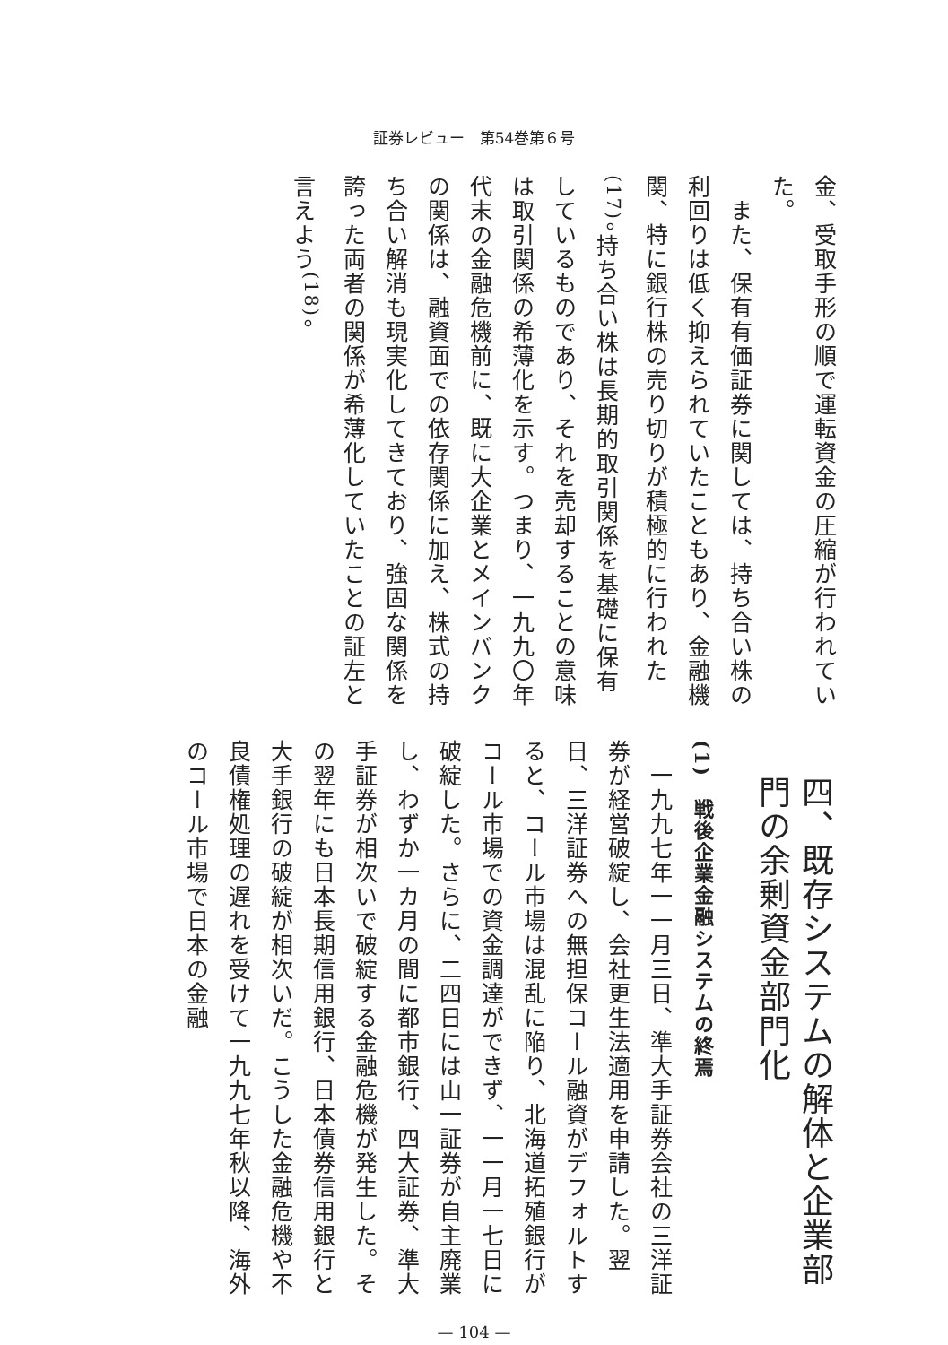証券レビュー　第54巻第６号
金、受取手形の順で運転資金の圧縮が行われていた。
　また、保有有価証券に関しては、持ち合い株の利回りは低く抑えられていたこともあり、金融機関、特に銀行株の売り切りが積極的に行われた<sup>(17)</sup>。持ち合い株は長期的取引関係を基礎に保有しているものであり、それを売却することの意味は取引関係の希薄化を示す。つまり、一九九〇年代末の金融危機前に、既に大企業とメインバンクの関係は、融資面での依存関係に加え、株式の持ち合い解消も現実化してきており、強固な関係を誇った両者の関係が希薄化していたことの証左と言えよう<sup>(18)</sup>。
四、既存システムの解体と企業部門の余剰資金部門化
(1)　戦後企業金融システムの終焉
　一九九七年一一月三日、準大手証券会社の三洋証券が経営破綻し、会社更生法適用を申請した。翌日、三洋証券への無担保コール融資がデフォルトすると、コール市場は混乱に陥り、北海道拓殖銀行がコール市場での資金調達ができず、一一月一七日に破綻した。さらに、二四日には山一証券が自主廃業し、わずか一カ月の間に都市銀行、四大証券、準大手証券が相次いで破綻する金融危機が発生した。その翌年にも日本長期信用銀行、日本債券信用銀行と大手銀行の破綻が相次いだ。こうした金融危機や不良債権処理の遅れを受けて一九九七年秋以降、海外のコール市場で日本の金融
— 104 —